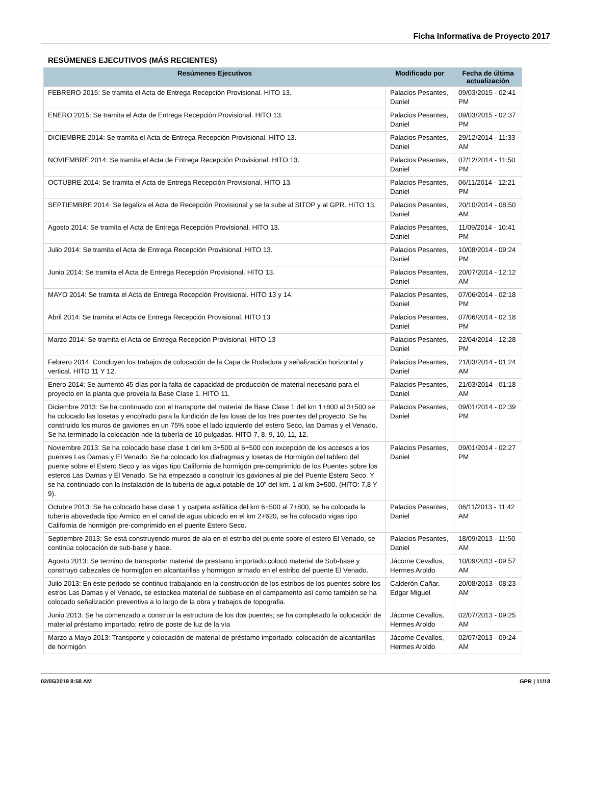Ficha Informativa de Proyecto 2017
RESÚMENES EJECUTIVOS (MÁS RECIENTES)
| Resúmenes Ejecutivos | Modificado por | Fecha de última actualización |
| --- | --- | --- |
| FEBRERO 2015: Se tramita el Acta de Entrega Recepción Provisional. HITO 13. | Palacios Pesantes, Daniel | 09/03/2015 - 02:41 PM |
| ENERO 2015: Se tramita el Acta de Entrega Recepción Provisional. HITO 13. | Palacios Pesantes, Daniel | 09/03/2015 - 02:37 PM |
| DICIEMBRE 2014: Se tramita el Acta de Entrega Recepción Provisional. HITO 13. | Palacios Pesantes, Daniel | 29/12/2014 - 11:33 AM |
| NOVIEMBRE 2014: Se tramita el Acta de Entrega Recepción Provisional. HITO 13. | Palacios Pesantes, Daniel | 07/12/2014 - 11:50 PM |
| OCTUBRE 2014: Se tramita el Acta de Entrega Recepción Provisional. HITO 13. | Palacios Pesantes, Daniel | 06/11/2014 - 12:21 PM |
| SEPTIEMBRE 2014: Se legaliza el Acta de Recepción Provisional y se la sube al SITOP y al GPR. HITO 13. | Palacios Pesantes, Daniel | 20/10/2014 - 08:50 AM |
| Agosto 2014: Se tramita el Acta de Entrega Recepción Provisional. HITO 13. | Palacios Pesantes, Daniel | 11/09/2014 - 10:41 PM |
| Julio 2014: Se tramita el Acta de Entrega Recepción Provisional. HITO 13. | Palacios Pesantes, Daniel | 10/08/2014 - 09:24 PM |
| Junio 2014: Se tramita el Acta de Entrega Recepción Provisional. HITO 13. | Palacios Pesantes, Daniel | 20/07/2014 - 12:12 AM |
| MAYO 2014: Se tramita el Acta de Entrega Recepción Provisional. HITO 13 y 14. | Palacios Pesantes, Daniel | 07/06/2014 - 02:18 PM |
| Abril 2014: Se tramita el Acta de Entrega Recepción Provisional. HITO 13 | Palacios Pesantes, Daniel | 07/06/2014 - 02:18 PM |
| Marzo 2014: Se tramita el Acta de Entrega Recepción Provisional. HITO 13 | Palacios Pesantes, Daniel | 22/04/2014 - 12:28 PM |
| Febrero 2014: Concluyen los trabajos de colocación de la Capa de Rodadura y señalización horizontal y vertical. HITO 11 Y 12. | Palacios Pesantes, Daniel | 21/03/2014 - 01:24 AM |
| Enero 2014: Se aumentó 45 días por la falta de capacidad de producción de material necesario para el proyecto en la planta que proveía la Base Clase 1. HITO 11. | Palacios Pesantes, Daniel | 21/03/2014 - 01:18 AM |
| Diciembre 2013: Se ha continuado con el transporte del material de Base Clase 1 del km 1+800 al 3+500 se ha colocado las losetas y encofrado para la fundición de las losas de los tres puentes del proyecto. Se ha construido los muros de gaviones en un 75% sobe el lado izquierdo del estero Seco, las Damas y el Venado. Se ha terminado la colocación nde la tubería de 10 pulgadas. HITO 7, 8, 9, 10, 11, 12. | Palacios Pesantes, Daniel | 09/01/2014 - 02:39 PM |
| Noviembre 2013: Se ha colocado base clase 1 del km 3+500 al 6+500 con excepción de los accesos a los puentes Las Damas y El Venado. Se ha colocado los diafragmas y losetas de Hormigón del tablero del puente sobre el Estero Seco y las vigas tipo California de hormigón pre-comprimido de los Puentes sobre los esteros Las Damas y El Venado. Se ha empezado a construir los gaviones al pie del Puente Estero Seco. Y se ha continuado con la instalación de la tubería de agua potable de 10" del km. 1 al km 3+500. (HITO: 7,8 Y 9). | Palacios Pesantes, Daniel | 09/01/2014 - 02:27 PM |
| Octubre 2013: Se ha colocado base clase 1 y carpeta asfáltica del km 6+500 al 7+800, se ha colocada la tubería abovedada tipo Armico en el canal de agua ubicado en el km 2+620, se ha colocado vigas tipo California de hormigón pre-comprimido en el puente Estero Seco. | Palacios Pesantes, Daniel | 06/11/2013 - 11:42 AM |
| Septiembre 2013: Se está construyendo muros de ala en el estribo del puente sobre el estero El Venado, se continúa colocación de sub-base y base. | Palacios Pesantes, Daniel | 18/09/2013 - 11:50 AM |
| Agosto 2013: Se termino de transportar material de prestamo importado,colocó material de Sub-base y construyo cabezales de hormig{on en alcantarillas y hormigon armado en el estribo del puente El Venado. | Jácome Cevallos, Hermes Aroldo | 10/09/2013 - 09:57 AM |
| Julio 2013: En este periodo se continuo trabajando en la construcción de los estribos de los puentes sobre los estros Las Damas y el Venado, se estockea material de subbase en el campamento así como también se ha colocado señalización preventiva a lo largo de la obra y trabajos de topografia. | Calderón Cañar, Edgar Miguel | 20/08/2013 - 08:23 AM |
| Junio 2013: Se ha comenzado a construir la estructura de los dos puentes; se ha completado la colocación de material préstamo importado; retiro de poste de luz de la vía | Jácome Cevallos, Hermes Aroldo | 02/07/2013 - 09:25 AM |
| Marzo a Mayo 2013: Transporte y colocación de material de préstamo importado; colocación de alcantarillas de hormigón | Jácome Cevallos, Hermes Aroldo | 02/07/2013 - 09:24 AM |
02/05/2019 8:58 AM GPR | 11/18